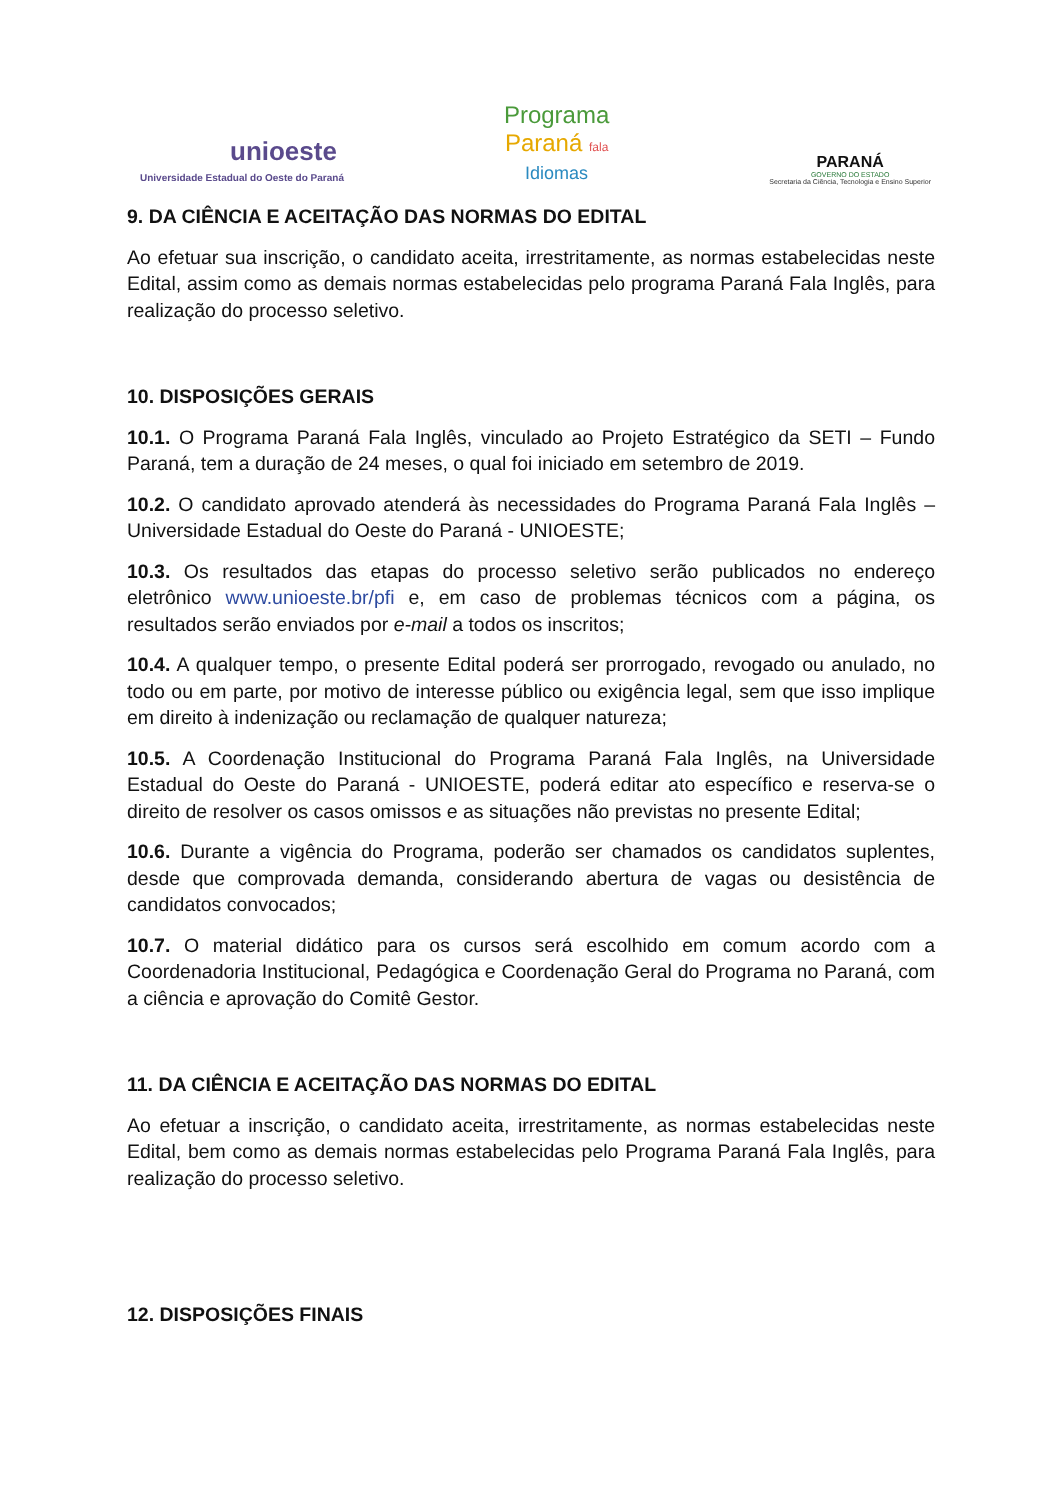unioeste
Universidade Estadual do Oeste do Paraná
Programa
Paraná fala
Idiomas
PARANÁ
GOVERNO DO ESTADO
Secretaria da Ciência, Tecnologia e Ensino Superior
9. DA CIÊNCIA E ACEITAÇÃO DAS NORMAS DO EDITAL
Ao efetuar sua inscrição, o candidato aceita, irrestritamente, as normas estabelecidas neste Edital, assim como as demais normas estabelecidas pelo programa Paraná Fala Inglês, para realização do processo seletivo.
10. DISPOSIÇÕES GERAIS
10.1. O Programa Paraná Fala Inglês, vinculado ao Projeto Estratégico da SETI – Fundo Paraná, tem a duração de 24 meses, o qual foi iniciado em setembro de 2019.
10.2. O candidato aprovado atenderá às necessidades do Programa Paraná Fala Inglês – Universidade Estadual do Oeste do Paraná - UNIOESTE;
10.3. Os resultados das etapas do processo seletivo serão publicados no endereço eletrônico www.unioeste.br/pfi e, em caso de problemas técnicos com a página, os resultados serão enviados por e-mail a todos os inscritos;
10.4. A qualquer tempo, o presente Edital poderá ser prorrogado, revogado ou anulado, no todo ou em parte, por motivo de interesse público ou exigência legal, sem que isso implique em direito à indenização ou reclamação de qualquer natureza;
10.5. A Coordenação Institucional do Programa Paraná Fala Inglês, na Universidade Estadual do Oeste do Paraná - UNIOESTE, poderá editar ato específico e reserva-se o direito de resolver os casos omissos e as situações não previstas no presente Edital;
10.6. Durante a vigência do Programa, poderão ser chamados os candidatos suplentes, desde que comprovada demanda, considerando abertura de vagas ou desistência de candidatos convocados;
10.7. O material didático para os cursos será escolhido em comum acordo com a Coordenadoria Institucional, Pedagógica e Coordenação Geral do Programa no Paraná, com a ciência e aprovação do Comitê Gestor.
11. DA CIÊNCIA E ACEITAÇÃO DAS NORMAS DO EDITAL
Ao efetuar a inscrição, o candidato aceita, irrestritamente, as normas estabelecidas neste Edital, bem como as demais normas estabelecidas pelo Programa Paraná Fala Inglês, para realização do processo seletivo.
12. DISPOSIÇÕES FINAIS